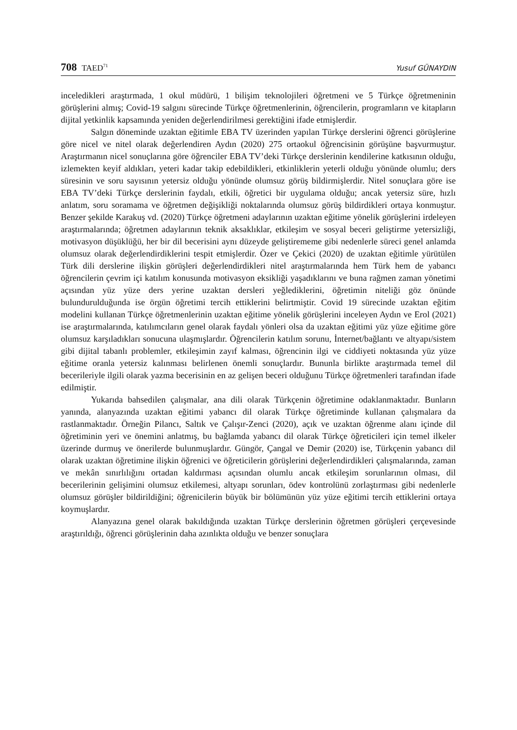708 TAED<sup>71</sup>
Yusuf GÜNAYDIN
inceledikleri araştırmada, 1 okul müdürü, 1 bilişim teknolojileri öğretmeni ve 5 Türkçe öğretmeninin görüşlerini almış; Covid-19 salgını sürecinde Türkçe öğretmenlerinin, öğrencilerin, programların ve kitapların dijital yetkinlik kapsamında yeniden değerlendirilmesi gerektiğini ifade etmişlerdir.
Salgın döneminde uzaktan eğitimle EBA TV üzerinden yapılan Türkçe derslerini öğrenci görüşlerine göre nicel ve nitel olarak değerlendiren Aydın (2020) 275 ortaokul öğrencisinin görüşüne başvurmuştur. Araştırmanın nicel sonuçlarına göre öğrenciler EBA TV’deki Türkçe derslerinin kendilerine katkısının olduğu, izlemekten keyif aldıkları, yeteri kadar takip edebildikleri, etkinliklerin yeterli olduğu yönünde olumlu; ders süresinin ve soru sayısının yetersiz olduğu yönünde olumsuz görüş bildirmişlerdir. Nitel sonuçlara göre ise EBA TV’deki Türkçe derslerinin faydalı, etkili, öğretici bir uygulama olduğu; ancak yetersiz süre, hızlı anlatım, soru soramama ve öğretmen değişikliği noktalarında olumsuz görüş bildirdikleri ortaya konmuştur. Benzer şekilde Karakuş vd. (2020) Türkçe öğretmeni adaylarının uzaktan eğitime yönelik görüşlerini irdeleyen araştırmalarında; öğretmen adaylarının teknik aksaklıklar, etkileşim ve sosyal beceri geliştirme yetersizliği, motivasyon düşüklüğü, her bir dil becerisini aynı düzeyde geliştirememe gibi nedenlerle süreci genel anlamda olumsuz olarak değerlendirdiklerini tespit etmişlerdir. Özer ve Çekici (2020) de uzaktan eğitimle yürütülen Türk dili derslerine ilişkin görüşleri değerlendirdikleri nitel araştırmalarında hem Türk hem de yabancı öğrencilerin çevrim içi katılım konusunda motivasyon eksikliği yaşadıklarını ve buna rağmen zaman yönetimi açısından yüz yüze ders yerine uzaktan dersleri yeğlediklerini, öğretimin niteliği göz önünde bulundurulduğunda ise örgün öğretimi tercih ettiklerini belirtmiştir. Covid 19 sürecinde uzaktan eğitim modelini kullanan Türkçe öğretmenlerinin uzaktan eğitime yönelik görüşlerini inceleyen Aydın ve Erol (2021) ise araştırmalarında, katılımcıların genel olarak faydalı yönleri olsa da uzaktan eğitimi yüz yüze eğitime göre olumsuz karşıladıkları sonucuna ulaşmışlardır. Öğrencilerin katılım sorunu, İnternet/bağlantı ve altyapı/sistem gibi dijital tabanlı problemler, etkileşimin zayıf kalması, öğrencinin ilgi ve ciddiyeti noktasında yüz yüze eğitime oranla yetersiz kalınması belirlenen önemli sonuçlardır. Bununla birlikte araştırmada temel dil becerileriyle ilgili olarak yazma becerisinin en az gelişen beceri olduğunu Türkçe öğretmenleri tarafından ifade edilmiştir.
Yukarıda bahsedilen çalışmalar, ana dili olarak Türkçenin öğretimine odaklanmaktadır. Bunların yanında, alanyazında uzaktan eğitimi yabancı dil olarak Türkçe öğretiminde kullanan çalışmalara da rastlanmaktadır. Örneğin Pilancı, Saltık ve Çalışır-Zenci (2020), açık ve uzaktan öğrenme alanı içinde dil öğretiminin yeri ve önemini anlatmış, bu bağlamda yabancı dil olarak Türkçe öğreticileri için temel ilkeler üzerinde durmuş ve önerilerde bulunmuşlardır. Güngör, Çangal ve Demir (2020) ise, Türkçenin yabancı dil olarak uzaktan öğretimine ilişkin öğrenici ve öğreticilerin görüşlerini değerlendirdikleri çalışmalarında, zaman ve mekân sınırlılığını ortadan kaldırması açısından olumlu ancak etkileşim sorunlarının olması, dil becerilerinin gelişimini olumsuz etkilemesi, altyapı sorunları, ödev kontrolünü zorlaştırması gibi nedenlerle olumsuz görüşler bildirildiğini; öğrenicilerin büyük bir bölümünün yüz yüze eğitimi tercih ettiklerini ortaya koymuşlardır.
Alanyazına genel olarak bakıldığında uzaktan Türkçe derslerinin öğretmen görüşleri çerçevesinde araştırıldığı, öğrenci görüşlerinin daha azınlıkta olduğu ve benzer sonuçlara